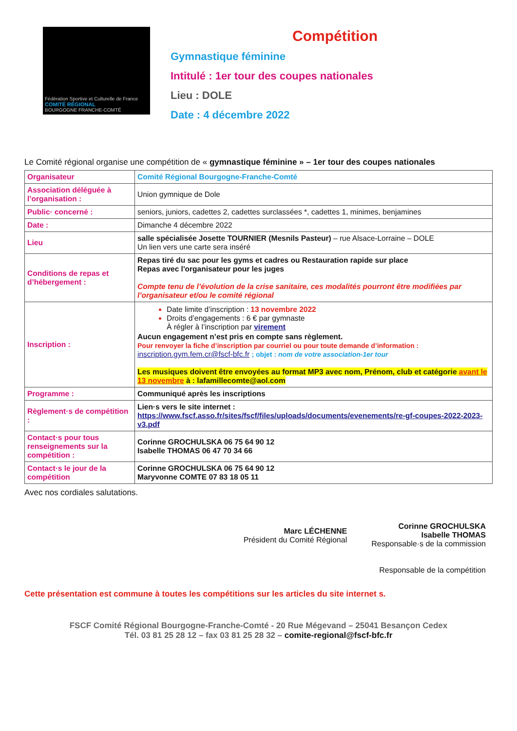Fédération Sportive et Culturelle de France
COMITÉ RÉGIONAL
BOURGOGNE FRANCHE-COMTÉ
Compétition
Gymnastique féminine
Intitulé : 1er tour des coupes nationales
Lieu : DOLE
Date : 4 décembre 2022
Le Comité régional organise une compétition de « gymnastique féminine » – 1er tour des coupes nationales
| Organisateur | Comité Régional Bourgogne-Franche-Comté |
| Association déléguée à l’organisation : | Union gymnique de Dole |
| Public· concerné : | seniors, juniors, cadettes 2, cadettes surclassées *, cadettes 1, minimes, benjamines |
| Date : | Dimanche 4 décembre 2022 |
| Lieu | salle spécialisée Josette TOURNIER (Mesnils Pasteur) – rue Alsace-Lorraine – DOLE Un lien vers une carte sera inséré |
| Conditions de repas et d’hébergement : | Repas tiré du sac pour les gyms et cadres ou Restauration rapide sur place Repas avec l'organisateur pour les juges Compte tenu de l’évolution de la crise sanitaire, ces modalités pourront être modifiées par l’organisateur et/ou le comité régional |
| Inscription : | Date limite d’inscription : 13 novembre 2022 Droits d’engagements : 6 € par gymnaste À régler à l’inscription par virement Aucun engagement n’est pris en compte sans règlement. Pour renvoyer la fiche d’inscription par courriel ou pour toute demande d’information : inscription.gym.fem.cr@fscf-bfc.fr ; objet : nom de votre association-1er tour Les musiques doivent être envoyées au format MP3 avec nom, Prénom, club et catégorie avant le 13 novembre à : lafamillecomte@aol.com |
| Programme : | Communiqué après les inscriptions |
| Règlement·s de compétition : | Lien·s vers le site internet : https://www.fscf.asso.fr/sites/fscf/files/uploads/documents/evenements/re-gf-coupes-2022-2023-v3.pdf |
| Contact·s pour tous renseignements sur la compétition : | Corinne GROCHULSKA 06 75 64 90 12 Isabelle THOMAS 06 47 70 34 66 |
| Contact·s le jour de la compétition | Corinne GROCHULSKA 06 75 64 90 12 Maryvonne COMTE 07 83 18 05 11 |
Avec nos cordiales salutations.
Marc LÉCHENNE
Président du Comité Régional
Corinne GROCHULSKA
Isabelle THOMAS
Responsable·s de la commission
Responsable de la compétition
Cette présentation est commune à toutes les compétitions sur les articles du site internet s.
FSCF Comité Régional Bourgogne-Franche-Comté - 20 Rue Mégevand – 25041 Besançon Cedex
Tél. 03 81 25 28 12 – fax 03 81 25 28 32 – comite-regional@fscf-bfc.fr